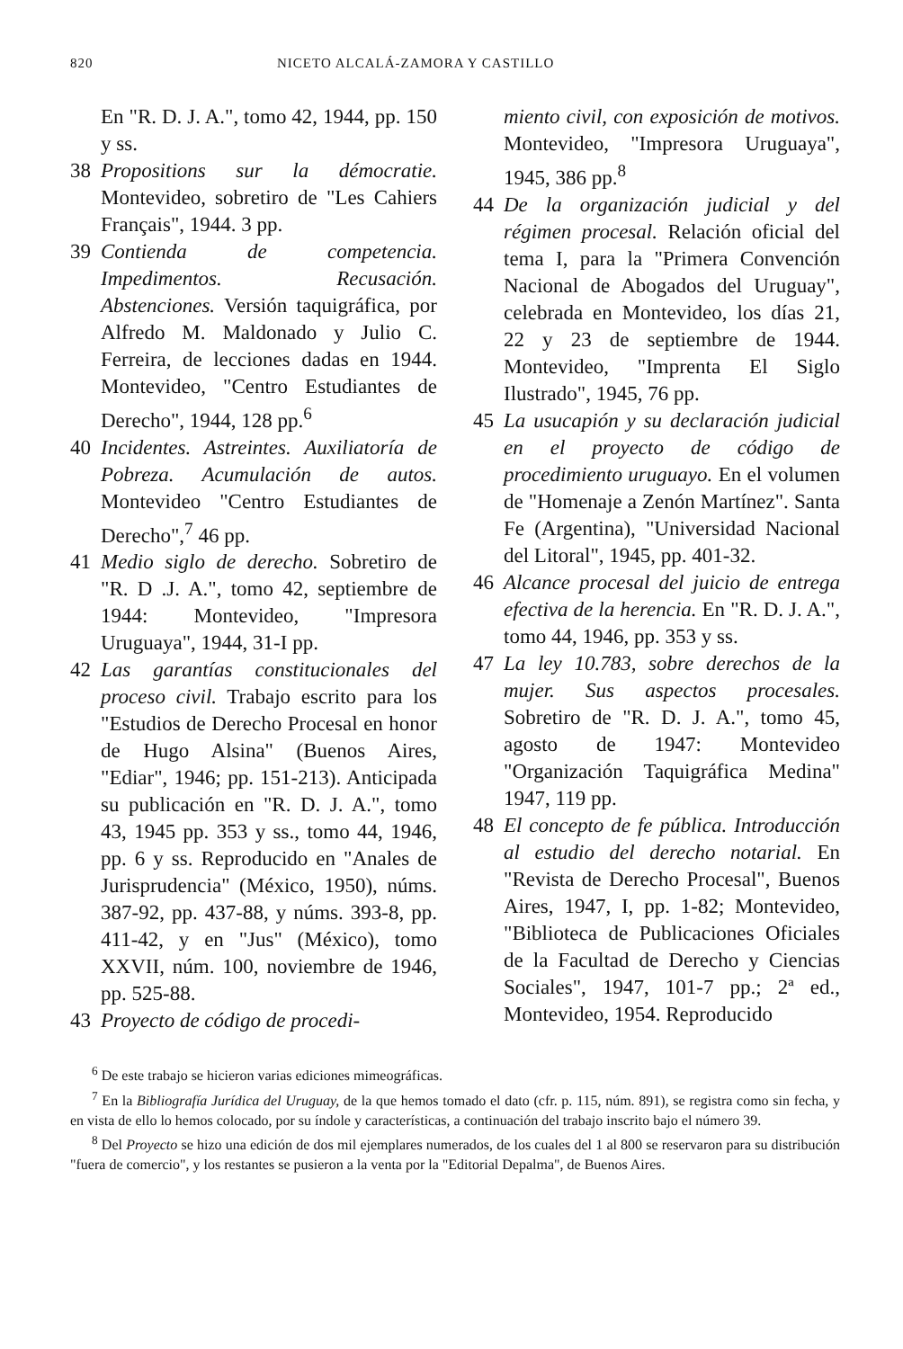820 NICETO ALCALÁ-ZAMORA Y CASTILLO
En "R. D. J. A.", tomo 42, 1944, pp. 150 y ss.
38 Propositions sur la démocratie. Montevideo, sobretiro de "Les Cahiers Français", 1944. 3 pp.
39 Contienda de competencia. Impedimentos. Recusación. Abstenciones. Versión taquigráfica, por Alfredo M. Maldonado y Julio C. Ferreira, de lecciones dadas en 1944. Montevideo, "Centro Estudiantes de Derecho", 1944, 128 pp.<sup>6</sup>
40 Incidentes. Astreintes. Auxiliatoría de Pobreza. Acumulación de autos. Montevideo "Centro Estudiantes de Derecho",<sup>7</sup> 46 pp.
41 Medio siglo de derecho. Sobretiro de "R. D .J. A.", tomo 42, septiembre de 1944: Montevideo, "Impresora Uruguaya", 1944, 31-I pp.
42 Las garantías constitucionales del proceso civil. Trabajo escrito para los "Estudios de Derecho Procesal en honor de Hugo Alsina" (Buenos Aires, "Ediar", 1946; pp. 151-213). Anticipada su publicación en "R. D. J. A.", tomo 43, 1945 pp. 353 y ss., tomo 44, 1946, pp. 6 y ss. Reproducido en "Anales de Jurisprudencia" (México, 1950), núms. 387-92, pp. 437-88, y núms. 393-8, pp. 411-42, y en "Jus" (México), tomo XXVII, núm. 100, noviembre de 1946, pp. 525-88.
43 Proyecto de código de procedi-
miento civil, con exposición de motivos. Montevideo, "Impresora Uruguaya", 1945, 386 pp.<sup>8</sup>
44 De la organización judicial y del régimen procesal. Relación oficial del tema I, para la "Primera Convención Nacional de Abogados del Uruguay", celebrada en Montevideo, los días 21, 22 y 23 de septiembre de 1944. Montevideo, "Imprenta El Siglo Ilustrado", 1945, 76 pp.
45 La usucapión y su declaración judicial en el proyecto de código de procedimiento uruguayo. En el volumen de "Homenaje a Zenón Martínez". Santa Fe (Argentina), "Universidad Nacional del Litoral", 1945, pp. 401-32.
46 Alcance procesal del juicio de entrega efectiva de la herencia. En "R. D. J. A.", tomo 44, 1946, pp. 353 y ss.
47 La ley 10.783, sobre derechos de la mujer. Sus aspectos procesales. Sobretiro de "R. D. J. A.", tomo 45, agosto de 1947: Montevideo "Organización Taquigráfica Medina" 1947, 119 pp.
48 El concepto de fe pública. Introducción al estudio del derecho notarial. En "Revista de Derecho Procesal", Buenos Aires, 1947, I, pp. 1-82; Montevideo, "Biblioteca de Publicaciones Oficiales de la Facultad de Derecho y Ciencias Sociales", 1947, 101-7 pp.; 2ª ed., Montevideo, 1954. Reproducido
<sup>6</sup> De este trabajo se hicieron varias ediciones mimeográficas.
<sup>7</sup> En la Bibliografía Jurídica del Uruguay, de la que hemos tomado el dato (cfr. p. 115, núm. 891), se registra como sin fecha, y en vista de ello lo hemos colocado, por su índole y características, a continuación del trabajo inscrito bajo el número 39.
<sup>8</sup> Del Proyecto se hizo una edición de dos mil ejemplares numerados, de los cuales del 1 al 800 se reservaron para su distribución "fuera de comercio", y los restantes se pusieron a la venta por la "Editorial Depalma", de Buenos Aires.